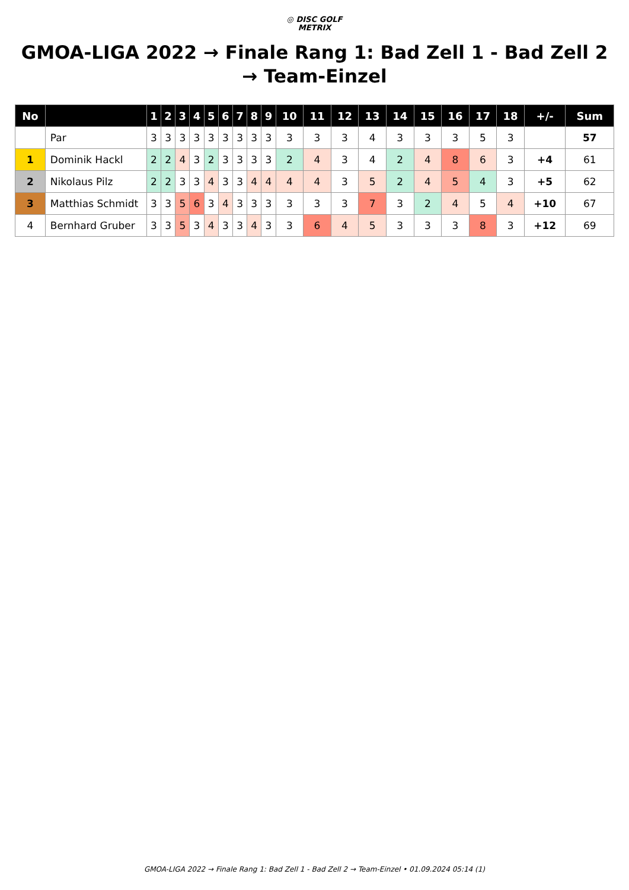◎ DISC GOLF
METRIX
GMOA-LIGA 2022 → Finale Rang 1: Bad Zell 1 - Bad Zell 2 → Team-Einzel
| No | | 1 | 2 | 3 | 4 | 5 | 6 | 7 | 8 | 9 | 10 | 11 | 12 | 13 | 14 | 15 | 16 | 17 | 18 | +/- | Sum |
| --- | --- | --- | --- | --- | --- | --- | --- | --- | --- | --- | --- | --- | --- | --- | --- | --- | --- | --- | --- | --- | --- |
| | Par | 3 | 3 | 3 | 3 | 3 | 3 | 3 | 3 | 3 | 3 | 3 | 3 | 4 | 3 | 3 | 3 | 5 | 3 | | 57 |
| 1 | Dominik Hackl | 2 | 2 | 4 | 3 | 2 | 3 | 3 | 3 | 3 | 2 | 4 | 3 | 4 | 2 | 4 | 8 | 6 | 3 | +4 | 61 |
| 2 | Nikolaus Pilz | 2 | 2 | 3 | 3 | 4 | 3 | 3 | 4 | 4 | 4 | 4 | 3 | 5 | 2 | 4 | 5 | 4 | 3 | +5 | 62 |
| 3 | Matthias Schmidt | 3 | 3 | 5 | 6 | 3 | 4 | 3 | 3 | 3 | 3 | 3 | 3 | 7 | 3 | 2 | 4 | 5 | 4 | +10 | 67 |
| 4 | Bernhard Gruber | 3 | 3 | 5 | 3 | 4 | 3 | 3 | 4 | 3 | 3 | 6 | 4 | 5 | 3 | 3 | 3 | 8 | 3 | +12 | 69 |
GMOA-LIGA 2022 → Finale Rang 1: Bad Zell 1 - Bad Zell 2 → Team-Einzel • 01.09.2024 05:14 (1)